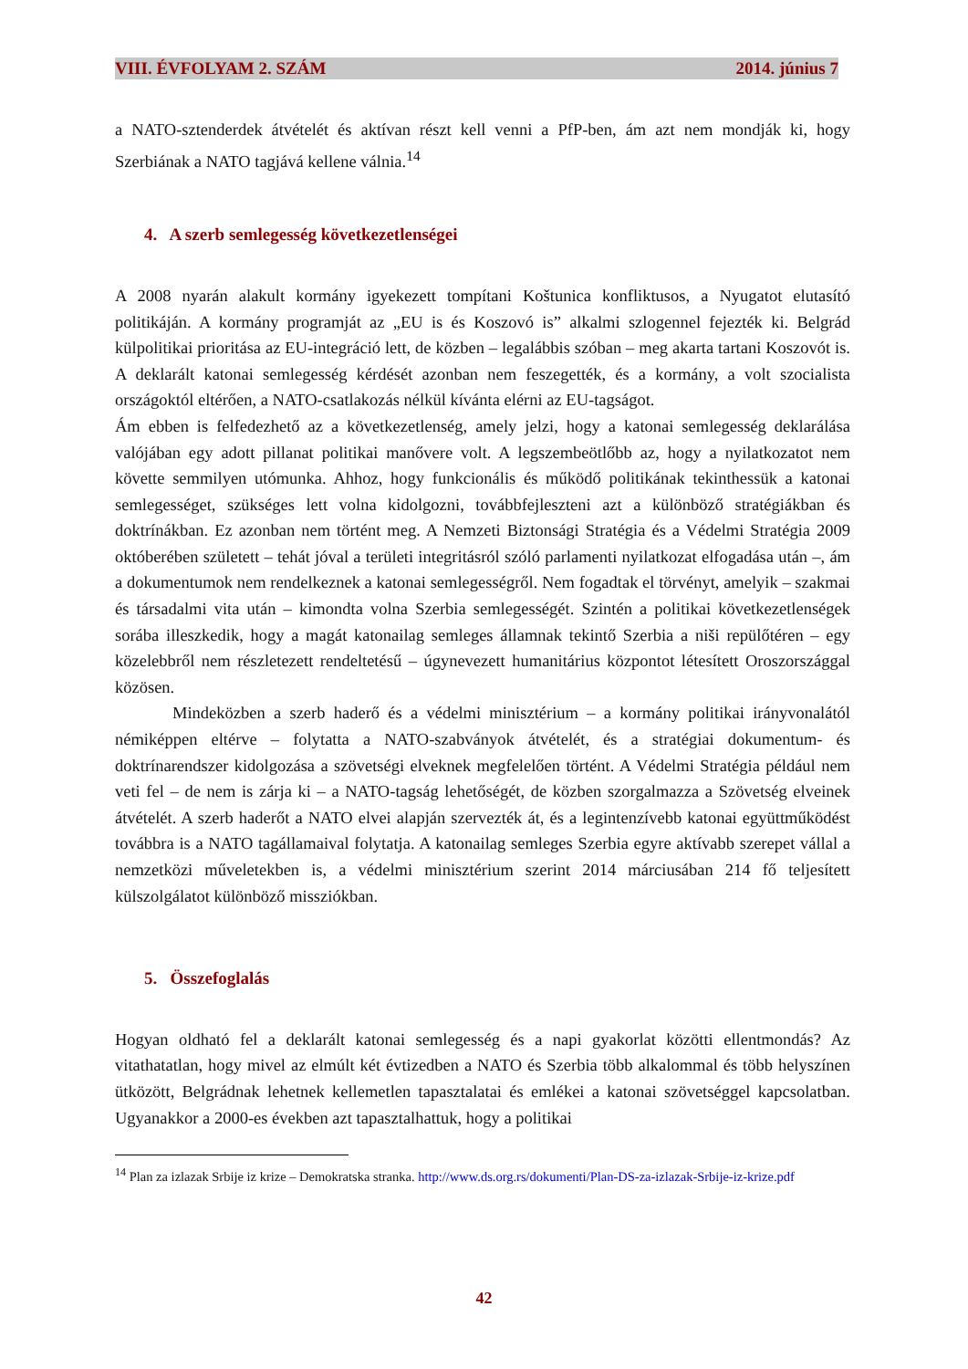VIII. ÉVFOLYAM 2. SZÁM 2014. június 7
a NATO-sztenderdek átvételét és aktívan részt kell venni a PfP-ben, ám azt nem mondják ki, hogy Szerbiának a NATO tagjává kellene válnia.<sup>14</sup>
4. A szerb semlegesség következetlenségei
A 2008 nyarán alakult kormány igyekezett tompítani Koštunica konfliktusos, a Nyugatot elutasító politikáján. A kormány programját az „EU is és Koszovó is” alkalmi szlogennel fejezték ki. Belgrád külpolitikai prioritása az EU-integráció lett, de közben – legalábbis szóban – meg akarta tartani Koszovót is. A deklarált katonai semlegesség kérdését azonban nem feszegették, és a kormány, a volt szocialista országoktól eltérően, a NATO-csatlakozás nélkül kívánta elérni az EU-tagságot.
Ám ebben is felfedezhető az a következetlenség, amely jelzi, hogy a katonai semlegesség deklarálása valójában egy adott pillanat politikai manővere volt. A legszembeötlőbb az, hogy a nyilatkozatot nem követte semmilyen utómunka. Ahhoz, hogy funkcionális és működő politikának tekinthessük a katonai semlegességet, szükséges lett volna kidolgozni, továbbfejleszteni azt a különböző stratégiákban és doktrínákban. Ez azonban nem történt meg. A Nemzeti Biztonsági Stratégia és a Védelmi Stratégia 2009 októberében született – tehát jóval a területi integritásról szóló parlamenti nyilatkozat elfogadása után –, ám a dokumentumok nem rendelkeznek a katonai semlegességről. Nem fogadtak el törvényt, amelyik – szakmai és társadalmi vita után – kimondta volna Szerbia semlegességét. Szintén a politikai következetlenségek sorába illeszkedik, hogy a magát katonailag semleges államnak tekintő Szerbia a niši repülőtéren – egy közelebbről nem részletezett rendeltetésű – úgynevezett humanitárius központot létesített Oroszországgal közösen.
Mindeközben a szerb haderő és a védelmi minisztérium – a kormány politikai irányvonalától némiképpen eltérve – folytatta a NATO-szabványok átvételét, és a stratégiai dokumentum- és doktrínarendszer kidolgozása a szövetségi elveknek megfelelően történt. A Védelmi Stratégia például nem veti fel – de nem is zárja ki – a NATO-tagság lehetőségét, de közben szorgalmazza a Szövetség elveinek átvételét. A szerb haderőt a NATO elvei alapján szervezték át, és a legintenzívebb katonai együttműködést továbbra is a NATO tagállamaival folytatja. A katonailag semleges Szerbia egyre aktívabb szerepet vállal a nemzetközi műveletekben is, a védelmi minisztérium szerint 2014 márciusában 214 fő teljesített külszolgálatot különböző missziókban.
5. Összefoglalás
Hogyan oldható fel a deklarált katonai semlegesség és a napi gyakorlat közötti ellentmondás? Az vitathatatlan, hogy mivel az elmúlt két évtizedben a NATO és Szerbia több alkalommal és több helyszínen ütközött, Belgrádnak lehetnek kellemetlen tapasztalatai és emlékei a katonai szövetséggel kapcsolatban. Ugyanakkor a 2000-es években azt tapasztalhattuk, hogy a politikai
<sup>14</sup> Plan za izlazak Srbije iz krize – Demokratska stranka. http://www.ds.org.rs/dokumenti/Plan-DS-za-izlazak-Srbije-iz-krize.pdf
42